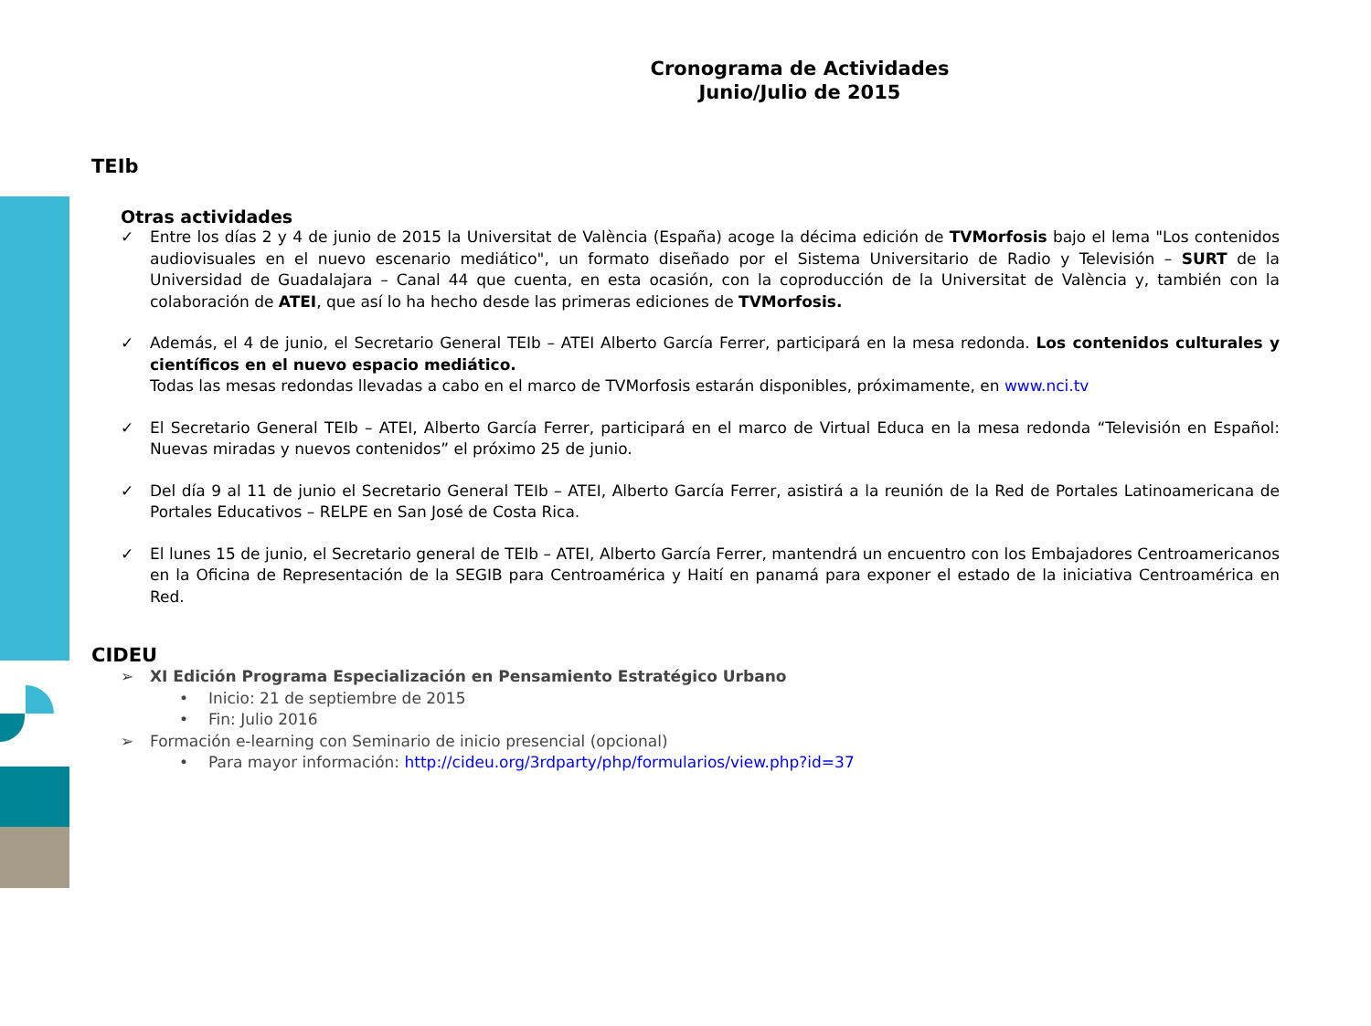Cronograma de Actividades
Junio/Julio de 2015
TEIb
Otras actividades
✓ Entre los días 2 y 4 de junio de 2015 la Universitat de València (España) acoge la décima edición de TVMorfosis bajo el lema "Los contenidos audiovisuales en el nuevo escenario mediático", un formato diseñado por el Sistema Universitario de Radio y Televisión – SURT de la Universidad de Guadalajara – Canal 44 que cuenta, en esta ocasión, con la coproducción de la Universitat de València y, también con la colaboración de ATEI, que así lo ha hecho desde las primeras ediciones de TVMorfosis.
✓ Además, el 4 de junio, el Secretario General TEIb – ATEI Alberto García Ferrer, participará en la mesa redonda. Los contenidos culturales y científicos en el nuevo espacio mediático.
Todas las mesas redondas llevadas a cabo en el marco de TVMorfosis estarán disponibles, próximamente, en www.nci.tv
✓ El Secretario General TEIb – ATEI, Alberto García Ferrer, participará en el marco de Virtual Educa en la mesa redonda “Televisión en Español: Nuevas miradas y nuevos contenidos” el próximo 25 de junio.
✓ Del día 9 al 11 de junio el Secretario General TEIb – ATEI, Alberto García Ferrer, asistirá a la reunión de la Red de Portales Latinoamericana de Portales Educativos – RELPE en San José de Costa Rica.
✓ El lunes 15 de junio, el Secretario general de TEIb – ATEI, Alberto García Ferrer, mantendrá un encuentro con los Embajadores Centroamericanos en la Oficina de Representación de la SEGIB para Centroamérica y Haití en panamá para exponer el estado de la iniciativa Centroamérica en Red.
CIDEU
➢ XI Edición Programa Especialización en Pensamiento Estratégico Urbano
• Inicio: 21 de septiembre de 2015
• Fin: Julio 2016
➢ Formación e-learning con Seminario de inicio presencial (opcional)
• Para mayor información: http://cideu.org/3rdparty/php/formularios/view.php?id=37